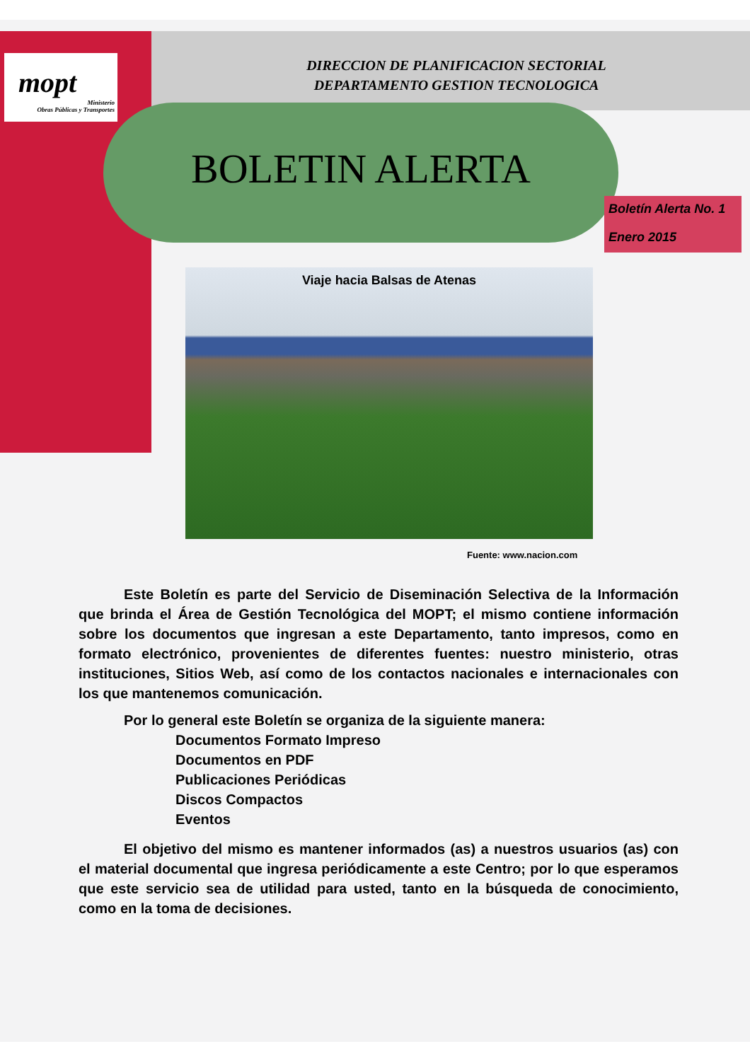mopt
Ministerio
Obras Públicas y Transportes
DIRECCION DE PLANIFICACION SECTORIAL
DEPARTAMENTO GESTION TECNOLOGICA
BOLETIN ALERTA
Boletín Alerta No. 1
Enero 2015
Viaje hacia Balsas de Atenas
Fuente: www.nacion.com
Este Boletín es parte del Servicio de Diseminación Selectiva de la Información que brinda el Área de Gestión Tecnológica del MOPT; el mismo contiene información sobre los documentos que ingresan a este Departamento, tanto impresos, como en formato electrónico, provenientes de diferentes fuentes: nuestro ministerio, otras instituciones, Sitios Web, así como de los contactos nacionales e internacionales con los que mantenemos comunicación.
Por lo general este Boletín se organiza de la siguiente manera:
Documentos Formato Impreso
Documentos en PDF
Publicaciones Periódicas
Discos Compactos
Eventos
El objetivo del mismo es mantener informados (as) a nuestros usuarios (as) con el material documental que ingresa periódicamente a este Centro; por lo que esperamos que este servicio sea de utilidad para usted, tanto en la búsqueda de conocimiento, como en la toma de decisiones.